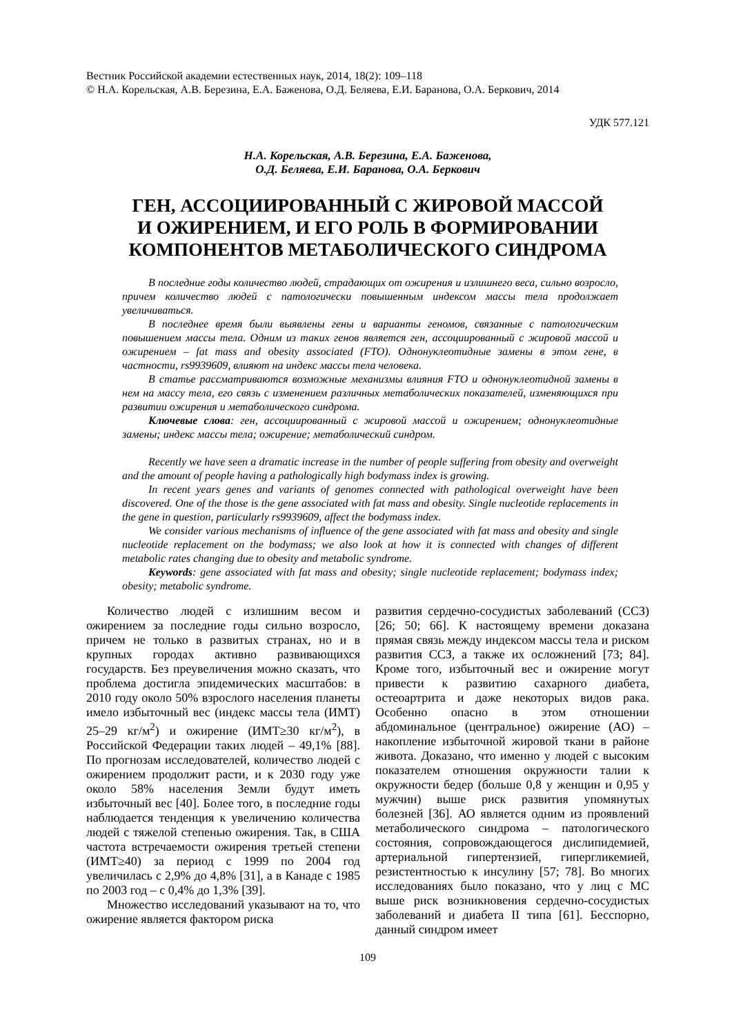Вестник Российской академии естественных наук, 2014, 18(2): 109–118
© Н.А. Корельская, А.В. Березина, Е.А. Баженова, О.Д. Беляева, Е.И. Баранова, О.А. Беркович, 2014
УДК 577.121
Н.А. Корельская, А.В. Березина, Е.А. Баженова,
О.Д. Беляева, Е.И. Баранова, О.А. Беркович
ГЕН, АССОЦИИРОВАННЫЙ С ЖИРОВОЙ МАССОЙ
И ОЖИРЕНИЕМ, И ЕГО РОЛЬ В ФОРМИРОВАНИИ
КОМПОНЕНТОВ МЕТАБОЛИЧЕСКОГО СИНДРОМА
В последние годы количество людей, страдающих от ожирения и излишнего веса, сильно возросло, причем количество людей с патологически повышенным индексом массы тела продолжает увеличиваться.
В последнее время были выявлены гены и варианты геномов, связанные с патологическим повышением массы тела. Одним из таких генов является ген, ассоциированный с жировой массой и ожирением – fat mass and obesity associated (FTO). Однонуклеотидные замены в этом гене, в частности, rs9939609, влияют на индекс массы тела человека.
В статье рассматриваются возможные механизмы влияния FTO и однонуклеотидной замены в нем на массу тела, его связь с изменением различных метаболических показателей, изменяющихся при развитии ожирения и метаболического синдрома.
Ключевые слова: ген, ассоциированный с жировой массой и ожирением; однонуклеотидные замены; индекс массы тела; ожирение; метаболический синдром.
Recently we have seen a dramatic increase in the number of people suffering from obesity and overweight and the amount of people having a pathologically high bodymass index is growing.
In recent years genes and variants of genomes connected with pathological overweight have been discovered. One of the those is the gene associated with fat mass and obesity. Single nucleotide replacements in the gene in question, particularly rs9939609, affect the bodymass index.
We consider various mechanisms of influence of the gene associated with fat mass and obesity and single nucleotide replacement on the bodymass; we also look at how it is connected with changes of different metabolic rates changing due to obesity and metabolic syndrome.
Keywords: gene associated with fat mass and obesity; single nucleotide replacement; bodymass index; obesity; metabolic syndrome.
Количество людей с излишним весом и ожирением за последние годы сильно возросло, причем не только в развитых странах, но и в крупных городах активно развивающихся государств. Без преувеличения можно сказать, что проблема достигла эпидемических масштабов: в 2010 году около 50% взрослого населения планеты имело избыточный вес (индекс массы тела (ИМТ) 25–29 кг/м<sup>2</sup>) и ожирение (ИМТ≥30 кг/м<sup>2</sup>), в Российской Федерации таких людей – 49,1% [88]. По прогнозам исследователей, количество людей с ожирением продолжит расти, и к 2030 году уже около 58% населения Земли будут иметь избыточный вес [40]. Более того, в последние годы наблюдается тенденция к увеличению количества людей с тяжелой степенью ожирения. Так, в США частота встречаемости ожирения третьей степени (ИМТ≥40) за период с 1999 по 2004 год увеличилась с 2,9% до 4,8% [31], а в Канаде с 1985 по 2003 год – с 0,4% до 1,3% [39].
Множество исследований указывают на то, что ожирение является фактором риска
развития сердечно-сосудистых заболеваний (ССЗ) [26; 50; 66]. К настоящему времени доказана прямая связь между индексом массы тела и риском развития ССЗ, а также их осложнений [73; 84]. Кроме того, избыточный вес и ожирение могут привести к развитию сахарного диабета, остеоартрита и даже некоторых видов рака. Особенно опасно в этом отношении абдоминальное (центральное) ожирение (АО) – накопление избыточной жировой ткани в районе живота. Доказано, что именно у людей с высоким показателем отношения окружности талии к окружности бедер (больше 0,8 у женщин и 0,95 у мужчин) выше риск развития упомянутых болезней [36]. АО является одним из проявлений метаболического синдрома – патологического состояния, сопровождающегося дислипидемией, артериальной гипертензией, гипергликемией, резистентностью к инсулину [57; 78]. Во многих исследованиях было показано, что у лиц с МС выше риск возникновения сердечно-сосудистых заболеваний и диабета II типа [61]. Бесспорно, данный синдром имеет
109